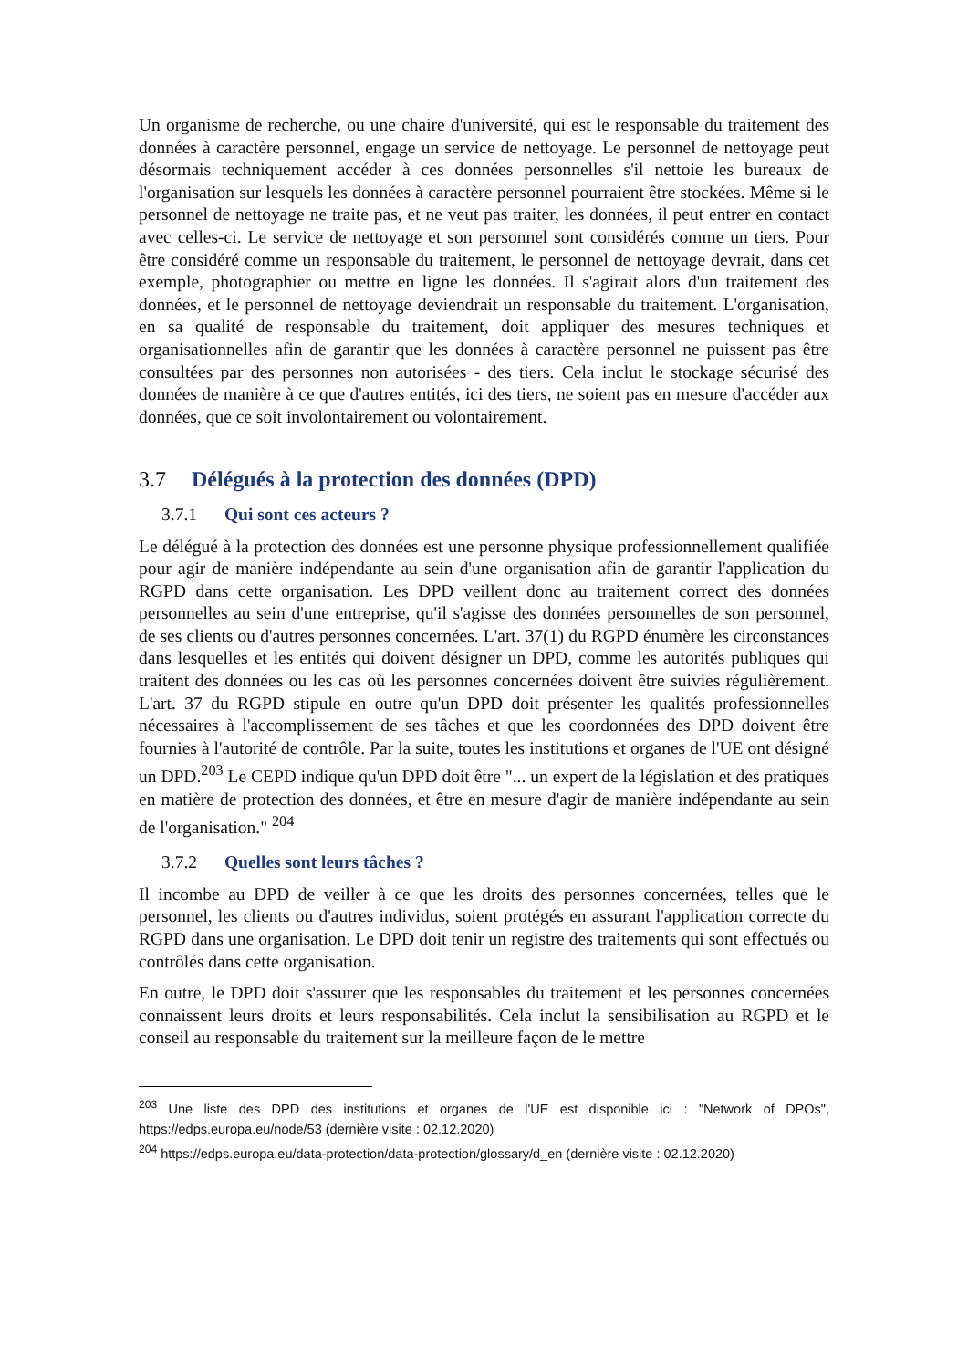Un organisme de recherche, ou une chaire d'université, qui est le responsable du traitement des données à caractère personnel, engage un service de nettoyage. Le personnel de nettoyage peut désormais techniquement accéder à ces données personnelles s'il nettoie les bureaux de l'organisation sur lesquels les données à caractère personnel pourraient être stockées. Même si le personnel de nettoyage ne traite pas, et ne veut pas traiter, les données, il peut entrer en contact avec celles-ci. Le service de nettoyage et son personnel sont considérés comme un tiers. Pour être considéré comme un responsable du traitement, le personnel de nettoyage devrait, dans cet exemple, photographier ou mettre en ligne les données. Il s'agirait alors d'un traitement des données, et le personnel de nettoyage deviendrait un responsable du traitement. L'organisation, en sa qualité de responsable du traitement, doit appliquer des mesures techniques et organisationnelles afin de garantir que les données à caractère personnel ne puissent pas être consultées par des personnes non autorisées - des tiers. Cela inclut le stockage sécurisé des données de manière à ce que d'autres entités, ici des tiers, ne soient pas en mesure d'accéder aux données, que ce soit involontairement ou volontairement.
3.7 Délégués à la protection des données (DPD)
3.7.1 Qui sont ces acteurs ?
Le délégué à la protection des données est une personne physique professionnellement qualifiée pour agir de manière indépendante au sein d'une organisation afin de garantir l'application du RGPD dans cette organisation. Les DPD veillent donc au traitement correct des données personnelles au sein d'une entreprise, qu'il s'agisse des données personnelles de son personnel, de ses clients ou d'autres personnes concernées. L'art. 37(1) du RGPD énumère les circonstances dans lesquelles et les entités qui doivent désigner un DPD, comme les autorités publiques qui traitent des données ou les cas où les personnes concernées doivent être suivies régulièrement. L'art. 37 du RGPD stipule en outre qu'un DPD doit présenter les qualités professionnelles nécessaires à l'accomplissement de ses tâches et que les coordonnées des DPD doivent être fournies à l'autorité de contrôle. Par la suite, toutes les institutions et organes de l'UE ont désigné un DPD.<sup>203</sup> Le CEPD indique qu'un DPD doit être "... un expert de la législation et des pratiques en matière de protection des données, et être en mesure d'agir de manière indépendante au sein de l'organisation." <sup>204</sup>
3.7.2 Quelles sont leurs tâches ?
Il incombe au DPD de veiller à ce que les droits des personnes concernées, telles que le personnel, les clients ou d'autres individus, soient protégés en assurant l'application correcte du RGPD dans une organisation. Le DPD doit tenir un registre des traitements qui sont effectués ou contrôlés dans cette organisation.
En outre, le DPD doit s'assurer que les responsables du traitement et les personnes concernées connaissent leurs droits et leurs responsabilités. Cela inclut la sensibilisation au RGPD et le conseil au responsable du traitement sur la meilleure façon de le mettre
<sup>203</sup> Une liste des DPD des institutions et organes de l'UE est disponible ici : "Network of DPOs", https://edps.europa.eu/node/53 (dernière visite : 02.12.2020)
<sup>204</sup> https://edps.europa.eu/data-protection/data-protection/glossary/d_en (dernière visite : 02.12.2020)